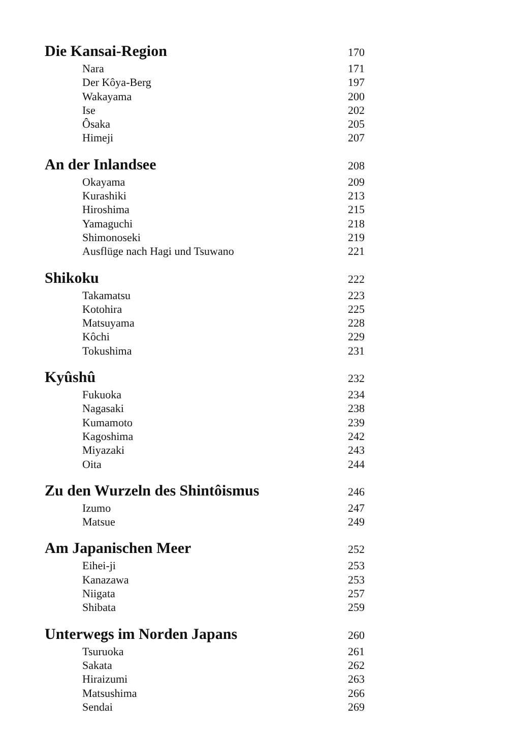Die Kansai-Region 170
Nara 171
Der Kôya-Berg 197
Wakayama 200
Ise 202
Ôsaka 205
Himeji 207
An der Inlandsee 208
Okayama 209
Kurashiki 213
Hiroshima 215
Yamaguchi 218
Shimonoseki 219
Ausflüge nach Hagi und Tsuwano 221
Shikoku 222
Takamatsu 223
Kotohira 225
Matsuyama 228
Kôchi 229
Tokushima 231
Kyûshû 232
Fukuoka 234
Nagasaki 238
Kumamoto 239
Kagoshima 242
Miyazaki 243
Oita 244
Zu den Wurzeln des Shintôismus 246
Izumo 247
Matsue 249
Am Japanischen Meer 252
Eihei-ji 253
Kanazawa 253
Niigata 257
Shibata 259
Unterwegs im Norden Japans 260
Tsuruoka 261
Sakata 262
Hiraizumi 263
Matsushima 266
Sendai 269